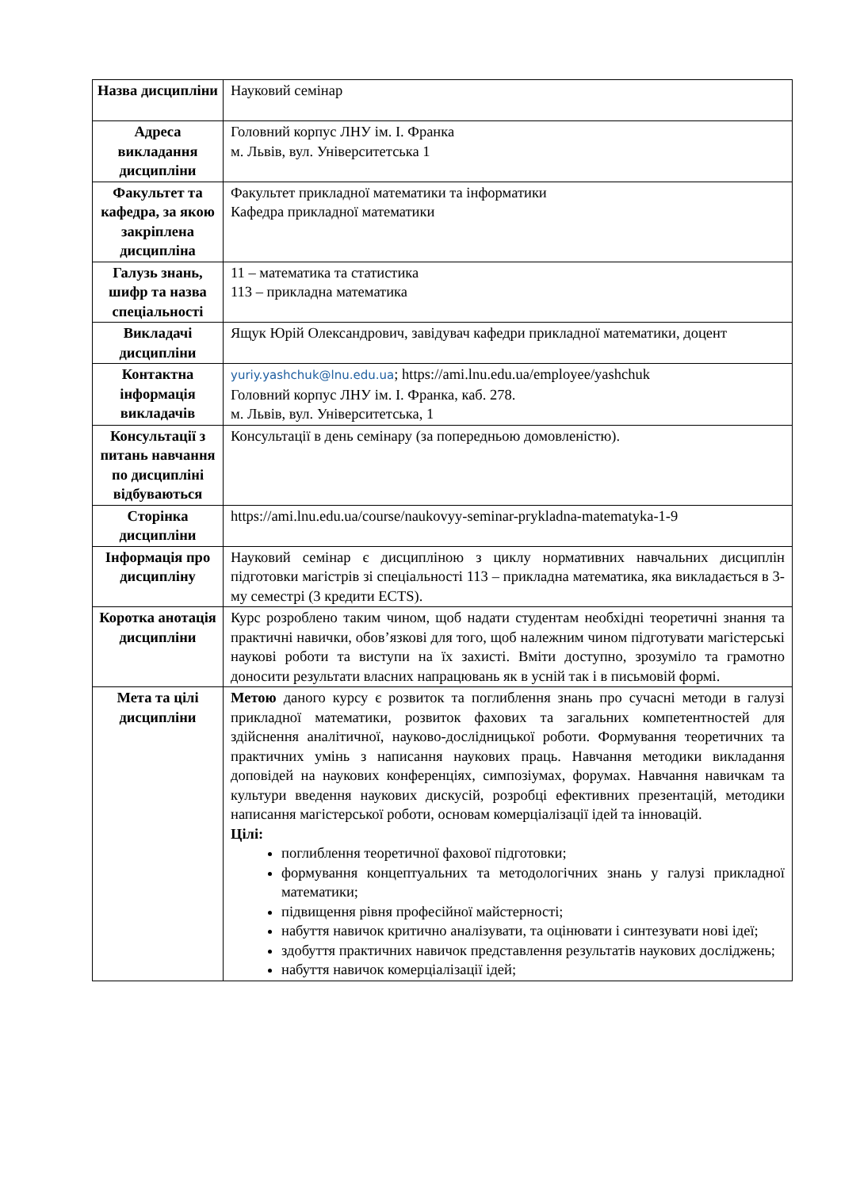| Назва дисципліни | Науковий семінар |
| Адреса викладання дисципліни | Головний корпус ЛНУ ім. І. Франка м. Львів, вул. Університетська 1 |
| Факультет та кафедра, за якою закріплена дисципліна | Факультет прикладної математики та інформатики Кафедра прикладної математики |
| Галузь знань, шифр та назва спеціальності | 11 – математика та статистика 113 – прикладна математика |
| Викладачі дисципліни | Ящук Юрій Олександрович, завідувач кафедри прикладної математики, доцент |
| Контактна інформація викладачів | yuriy.yashchuk@lnu.edu.ua ; https://ami.lnu.edu.ua/employee/yashchuk Головний корпус ЛНУ ім. І. Франка, каб. 278. м. Львів, вул. Університетська, 1 |
| Консультації з питань навчання по дисципліні відбуваються | Консультації в день семінару (за попередньою домовленістю). |
| Сторінка дисципліни | https://ami.lnu.edu.ua/course/naukovyy-seminar-prykladna-matematyka-1-9 |
| Інформація про дисципліну | Науковий семінар є дисципліною з циклу нормативних навчальних дисциплін підготовки магістрів зі спеціальності 113 – прикладна математика, яка викладається в 3-му семестрі (3 кредити ECTS). |
| Коротка анотація дисципліни | Курс розроблено таким чином, щоб надати студентам необхідні теоретичні знання та практичні навички, обов’язкові для того, щоб належним чином підготувати магістерські наукові роботи та виступи на їх захисті. Вміти доступно, зрозуміло та грамотно доносити результати власних напрацювань як в усній так і в письмовій формі. |
| Мета та цілі дисципліни | Метою даного курсу є розвиток та поглиблення знань про сучасні методи в галузі прикладної математики, розвиток фахових та загальних компетентностей для здійснення аналітичної, науково-дослідницької роботи. Формування теоретичних та практичних умінь з написання наукових праць. Навчання методики викладання доповідей на наукових конференціях, симпозіумах, форумах. Навчання навичкам та культури введення наукових дискусій, розробці ефективних презентацій, методики написання магістерської роботи, основам комерціалізації ідей та інновацій. Цілі: поглиблення теоретичної фахової підготовки; формування концептуальних та методологічних знань у галузі прикладної математики; підвищення рівня професійної майстерності; набуття навичок критично аналізувати, та оцінювати і синтезувати нові ідеї; здобуття практичних навичок представлення результатів наукових досліджень; набуття навичок комерціалізації ідей; |